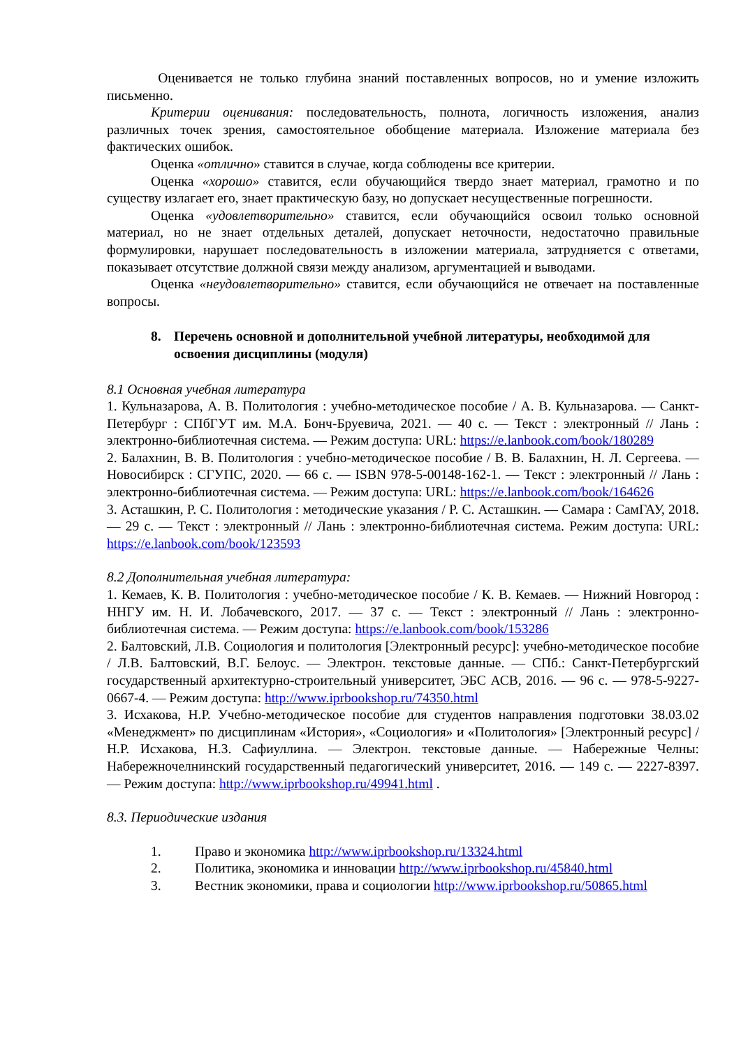Оценивается не только глубина знаний поставленных вопросов, но и умение изложить письменно.
Критерии оценивания: последовательность, полнота, логичность изложения, анализ различных точек зрения, самостоятельное обобщение материала. Изложение материала без фактических ошибок.
Оценка «отлично» ставится в случае, когда соблюдены все критерии.
Оценка «хорошо» ставится, если обучающийся твердо знает материал, грамотно и по существу излагает его, знает практическую базу, но допускает несущественные погрешности.
Оценка «удовлетворительно» ставится, если обучающийся освоил только основной материал, но не знает отдельных деталей, допускает неточности, недостаточно правильные формулировки, нарушает последовательность в изложении материала, затрудняется с ответами, показывает отсутствие должной связи между анализом, аргументацией и выводами.
Оценка «неудовлетворительно» ставится, если обучающийся не отвечает на поставленные вопросы.
8. Перечень основной и дополнительной учебной литературы, необходимой для освоения дисциплины (модуля)
8.1 Основная учебная литература
1. Кульназарова, А. В. Политология : учебно-методическое пособие / А. В. Кульназарова. — Санкт-Петербург : СПбГУТ им. М.А. Бонч-Бруевича, 2021. — 40 с. — Текст : электронный // Лань : электронно-библиотечная система. — Режим доступа: URL: https://e.lanbook.com/book/180289
2. Балахнин, В. В. Политология : учебно-методическое пособие / В. В. Балахнин, Н. Л. Сергеева. — Новосибирск : СГУПС, 2020. — 66 с. — ISBN 978-5-00148-162-1. — Текст : электронный // Лань : электронно-библиотечная система. — Режим доступа: URL: https://e.lanbook.com/book/164626
3. Асташкин, Р. С. Политология : методические указания / Р. С. Асташкин. — Самара : СамГАУ, 2018. — 29 с. — Текст : электронный // Лань : электронно-библиотечная система. Режим доступа: URL: https://e.lanbook.com/book/123593
8.2 Дополнительная учебная литература:
1. Кемаев, К. В. Политология : учебно-методическое пособие / К. В. Кемаев. — Нижний Новгород : ННГУ им. Н. И. Лобачевского, 2017. — 37 с. — Текст : электронный // Лань : электронно-библиотечная система. — Режим доступа: https://e.lanbook.com/book/153286
2. Балтовский, Л.В. Социология и политология [Электронный ресурс]: учебно-методическое пособие / Л.В. Балтовский, В.Г. Белоус. — Электрон. текстовые данные. — СПб.: Санкт-Петербургский государственный архитектурно-строительный университет, ЭБС АСВ, 2016. — 96 с. — 978-5-9227-0667-4. — Режим доступа: http://www.iprbookshop.ru/74350.html
3. Исхакова, Н.Р. Учебно-методическое пособие для студентов направления подготовки 38.03.02 «Менеджмент» по дисциплинам «История», «Социология» и «Политология» [Электронный ресурс] / Н.Р. Исхакова, Н.З. Сафиуллина. — Электрон. текстовые данные. — Набережные Челны: Набережночелнинский государственный педагогический университет, 2016. — 149 c. — 2227-8397. — Режим доступа: http://www.iprbookshop.ru/49941.html .
8.3. Периодические издания
1. Право и экономика http://www.iprbookshop.ru/13324.html
2. Политика, экономика и инновации http://www.iprbookshop.ru/45840.html
3. Вестник экономики, права и социологии http://www.iprbookshop.ru/50865.html